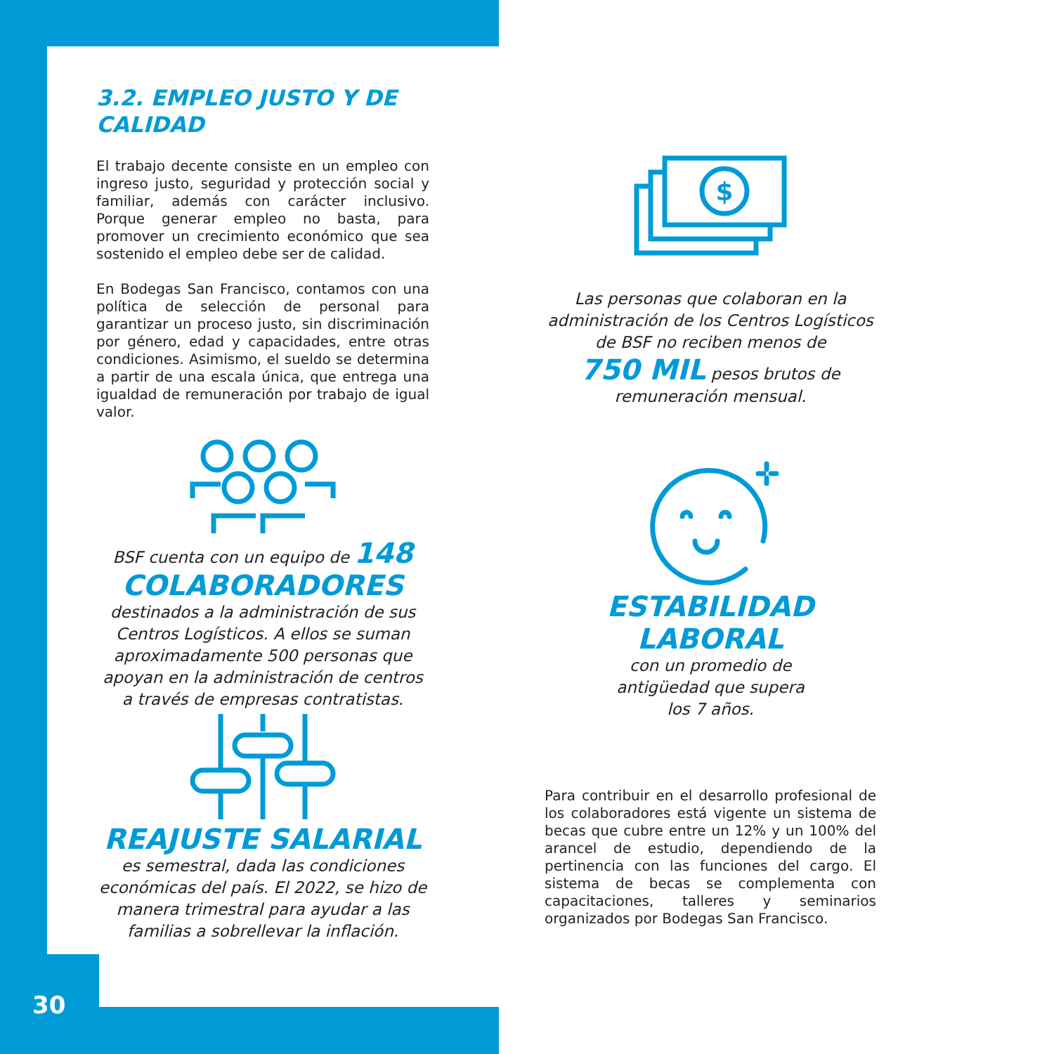3.2. EMPLEO JUSTO Y DE CALIDAD
El trabajo decente consiste en un empleo con ingreso justo, seguridad y protección social y familiar, además con carácter inclusivo. Porque generar empleo no basta, para promover un crecimiento económico que sea sostenido el empleo debe ser de calidad.
En Bodegas San Francisco, contamos con una política de selección de personal para garantizar un proceso justo, sin discriminación por género, edad y capacidades, entre otras condiciones. Asimismo, el sueldo se determina a partir de una escala única, que entrega una igualdad de remuneración por trabajo de igual valor.
BSF cuenta con un equipo de 148
COLABORADORES
destinados a la administración de sus Centros Logísticos. A ellos se suman aproximadamente 500 personas que apoyan en la administración de centros a través de empresas contratistas.
REAJUSTE SALARIAL
es semestral, dada las condiciones económicas del país. El 2022, se hizo de manera trimestral para ayudar a las familias a sobrellevar la inflación.
$
Las personas que colaboran en la administración de los Centros Logísticos de BSF no reciben menos de
750 MIL pesos brutos de remuneración mensual.
ESTABILIDAD
LABORAL
con un promedio de
antigüedad que supera
los 7 años.
Para contribuir en el desarrollo profesional de los colaboradores está vigente un sistema de becas que cubre entre un 12% y un 100% del arancel de estudio, dependiendo de la pertinencia con las funciones del cargo. El sistema de becas se complementa con capacitaciones, talleres y seminarios organizados por Bodegas San Francisco.
30